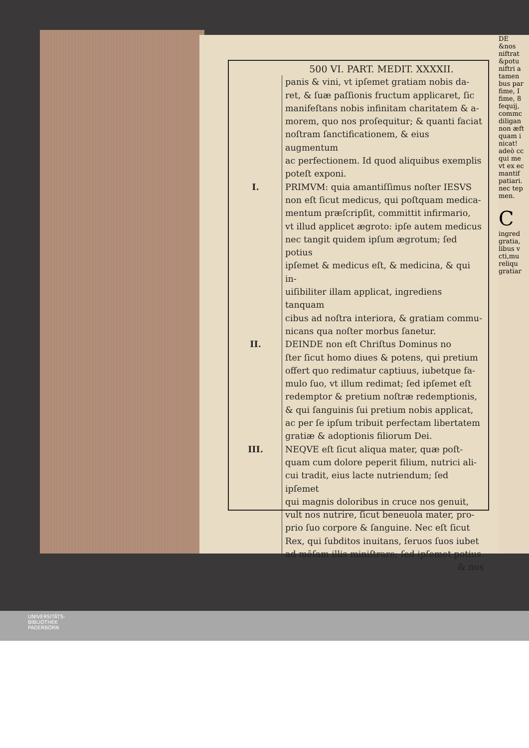DE
&nos
niftrat
&potu
niftri a
tamen
bus par
fime, I
fime, 8
fequij,
commc
diligan
non æft
quam i
nicat!
adeò cc
qui me
vt ex ec
mantif
patiari.
nec tep
men.
C
ingred
gratia,
libus v
cti,mu
reliqu
gratiar
500 VI. PART. MEDIT. XXXXII.
panis & vini, vt ipſemet gratiam nobis da-
ret, & ſuæ paſſionis fructum applicaret, ſic
manifeſtans nobis infinitam charitatem & a-
morem, quo nos proſequitur; & quanti faciat
noſtram ſanctificationem, & eius augmentum
ac perfectionem. Id quod aliquibus exemplis
poteſt exponi.
I. PRIMVM: quia amantiſſimus noſter IESVS
non eſt ſicut medicus, qui poſtquam medica-
mentum præſcripſit, committit infirmario,
vt illud applicet ægroto: ipſe autem medicus
nec tangit quidem ipſum ægrotum; ſed potius
ipſemet & medicus eſt, & medicina, & qui in-
uiſibiliter illam applicat, ingrediens tanquam
cibus ad noſtra interiora, & gratiam commu-
nicans qua noſter morbus ſanetur.
II. DEINDE non eſt Chriſtus Dominus no
ſter ſicut homo diues & potens, qui pretium
offert quo redimatur captiuus, iubetque fa-
mulo ſuo, vt illum redimat; ſed ipſemet eſt
redemptor & pretium noſtræ redemptionis,
& qui ſanguinis ſui pretium nobis applicat,
ac per ſe ipſum tribuit perfectam libertatem
gratiæ & adoptionis filiorum Dei.
III. NEQVE eſt ſicut aliqua mater, quæ poſt-
quam cum dolore peperit filium, nutrici ali-
cui tradit, eius lacte nutriendum; ſed ipſemet
qui magnis doloribus in cruce nos genuit,
vult nos nutrire, ſicut beneuola mater, pro-
prio ſuo corpore & ſanguine. Nec eſt ſicut
Rex, qui ſubditos inuitans, ſeruos ſuos iubet
ad mēſam illis miniſtrare; ſed ipſemet potius
& nos
UNIVERSITÄTS-
BIBLIOTHEK
PADERBORN